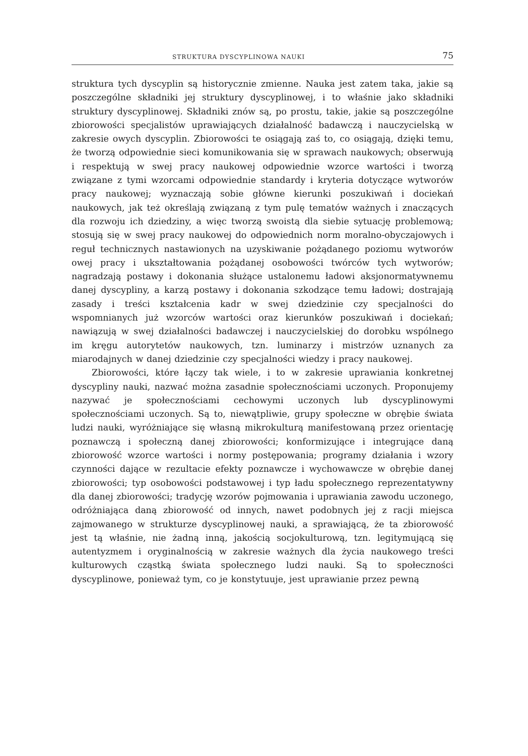STRUKTURA DYSCYPLINOWA NAUKI 75
struktura tych dyscyplin są historycznie zmienne. Nauka jest zatem taka, jakie są poszczególne składniki jej struktury dyscyplinowej, i to właśnie jako składniki struktury dyscyplinowej. Składniki znów są, po prostu, takie, jakie są poszczególne zbiorowości specjalistów uprawiających działalność badawczą i nauczycielską w zakresie owych dyscyplin. Zbiorowości te osiągają zaś to, co osiągają, dzięki temu, że tworzą odpowiednie sieci komunikowania się w sprawach naukowych; obserwują i respektują w swej pracy naukowej odpowiednie wzorce wartości i tworzą związane z tymi wzorcami odpowiednie standardy i kryteria dotyczące wytworów pracy naukowej; wyznaczają sobie główne kierunki poszukiwań i dociekań naukowych, jak też określają związaną z tym pulę tematów ważnych i znaczących dla rozwoju ich dziedziny, a więc tworzą swoistą dla siebie sytuację problemową; stosują się w swej pracy naukowej do odpowiednich norm moralno-obyczajowych i reguł technicznych nastawionych na uzyskiwanie pożądanego poziomu wytworów owej pracy i ukształtowania pożądanej osobowości twórców tych wytworów; nagradzają postawy i dokonania służące ustalonemu ładowi aksjonormatywnemu danej dyscypliny, a karzą postawy i dokonania szkodzące temu ładowi; dostrajają zasady i treści kształcenia kadr w swej dziedzinie czy specjalności do wspomnianych już wzorców wartości oraz kierunków poszukiwań i dociekań; nawiązują w swej działalności badawczej i nauczycielskiej do dorobku wspólnego im kręgu autorytetów naukowych, tzn. luminarzy i mistrzów uznanych za miarodajnych w danej dziedzinie czy specjalności wiedzy i pracy naukowej.
Zbiorowości, które łączy tak wiele, i to w zakresie uprawiania konkretnej dyscypliny nauki, nazwać można zasadnie społecznościami uczonych. Proponujemy nazywać je społecznościami cechowymi uczonych lub dyscyplinowymi społecznościami uczonych. Są to, niewątpliwie, grupy społeczne w obrębie świata ludzi nauki, wyróżniające się własną mikrokulturą manifestowaną przez orientację poznawczą i społeczną danej zbiorowości; konformizujące i integrujące daną zbiorowość wzorce wartości i normy postępowania; programy działania i wzory czynności dające w rezultacie efekty poznawcze i wychowawcze w obrębie danej zbiorowości; typ osobowości podstawowej i typ ładu społecznego reprezentatywny dla danej zbiorowości; tradycję wzorów pojmowania i uprawiania zawodu uczonego, odróżniająca daną zbiorowość od innych, nawet podobnych jej z racji miejsca zajmowanego w strukturze dyscyplinowej nauki, a sprawiającą, że ta zbiorowość jest tą właśnie, nie żadną inną, jakością socjokulturową, tzn. legitymującą się autentyzmem i oryginalnością w zakresie ważnych dla życia naukowego treści kulturowych cząstką świata społecznego ludzi nauki. Są to społeczności dyscyplinowe, ponieważ tym, co je konstytuuje, jest uprawianie przez pewną